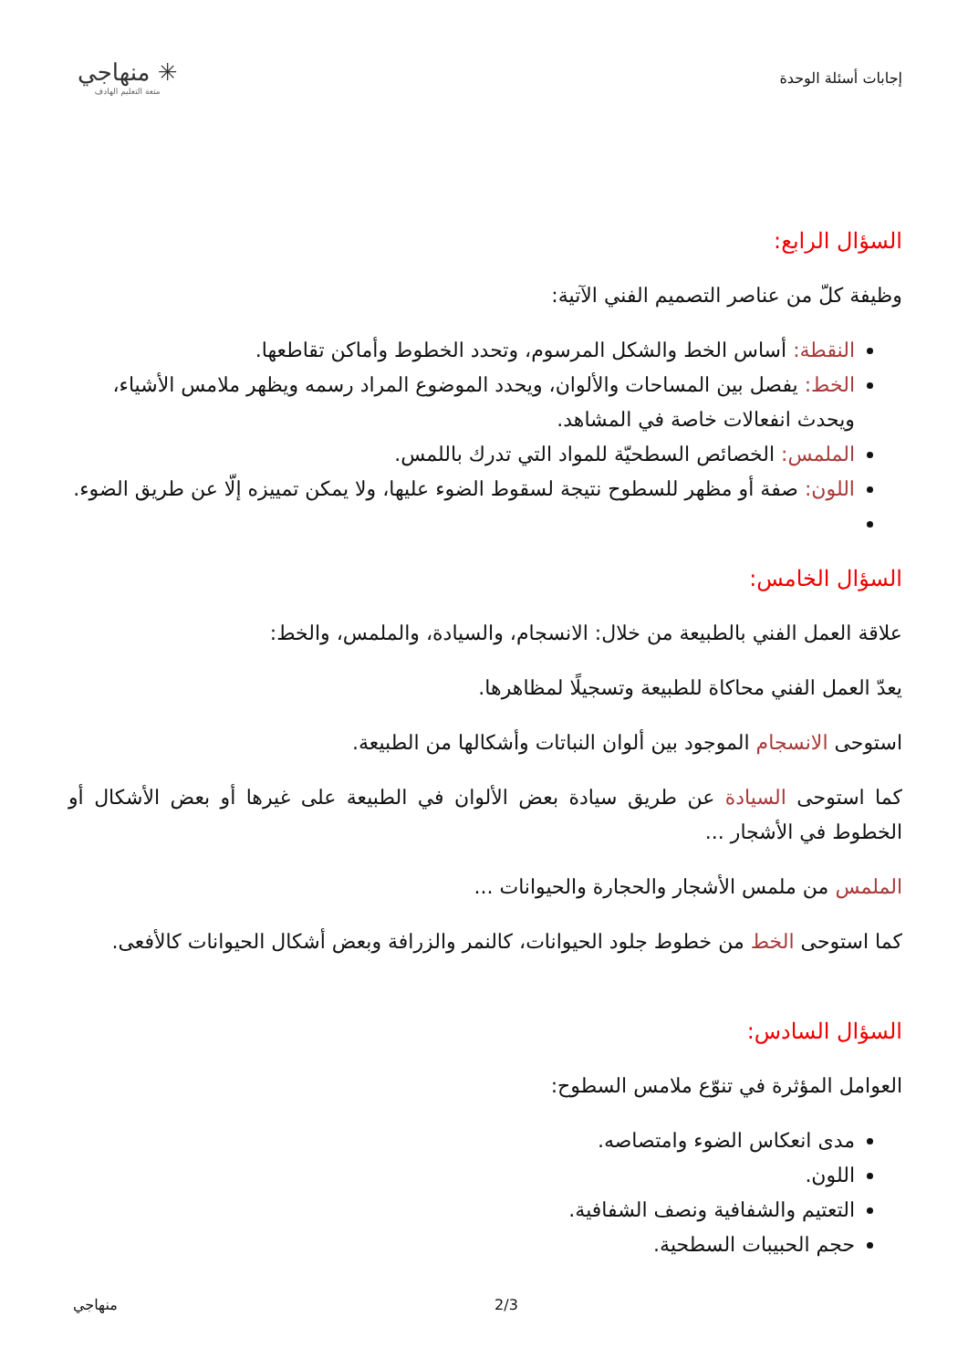إجابات أسئلة الوحدة
✳ منهاجي
متعة التعليم الهادف
السؤال الرابع:
وظيفة كلّ من عناصر التصميم الفني الآتية:
النقطة: أساس الخط والشكل المرسوم، وتحدد الخطوط وأماكن تقاطعها.
الخط: يفصل بين المساحات والألوان، ويحدد الموضوع المراد رسمه ويظهر ملامس الأشياء، ويحدث انفعالات خاصة في المشاهد.
الملمس: الخصائص السطحيّة للمواد التي تدرك باللمس.
اللون: صفة أو مظهر للسطوح نتيجة لسقوط الضوء عليها، ولا يمكن تمييزه إلّا عن طريق الضوء.
السؤال الخامس:
علاقة العمل الفني بالطبيعة من خلال: الانسجام، والسيادة، والملمس، والخط:
يعدّ العمل الفني محاكاة للطبيعة وتسجيلًا لمظاهرها.
استوحى الانسجام الموجود بين ألوان النباتات وأشكالها من الطبيعة.
كما استوحى السيادة عن طريق سيادة بعض الألوان في الطبيعة على غيرها أو بعض الأشكال أو الخطوط في الأشجار ...
الملمس من ملمس الأشجار والحجارة والحيوانات ...
كما استوحى الخط من خطوط جلود الحيوانات، كالنمر والزرافة وبعض أشكال الحيوانات كالأفعى.
السؤال السادس:
العوامل المؤثرة في تنوّع ملامس السطوح:
مدى انعكاس الضوء وامتصاصه.
اللون.
التعتيم والشفافية ونصف الشفافية.
حجم الحبيبات السطحية.
منهاجي 2/3